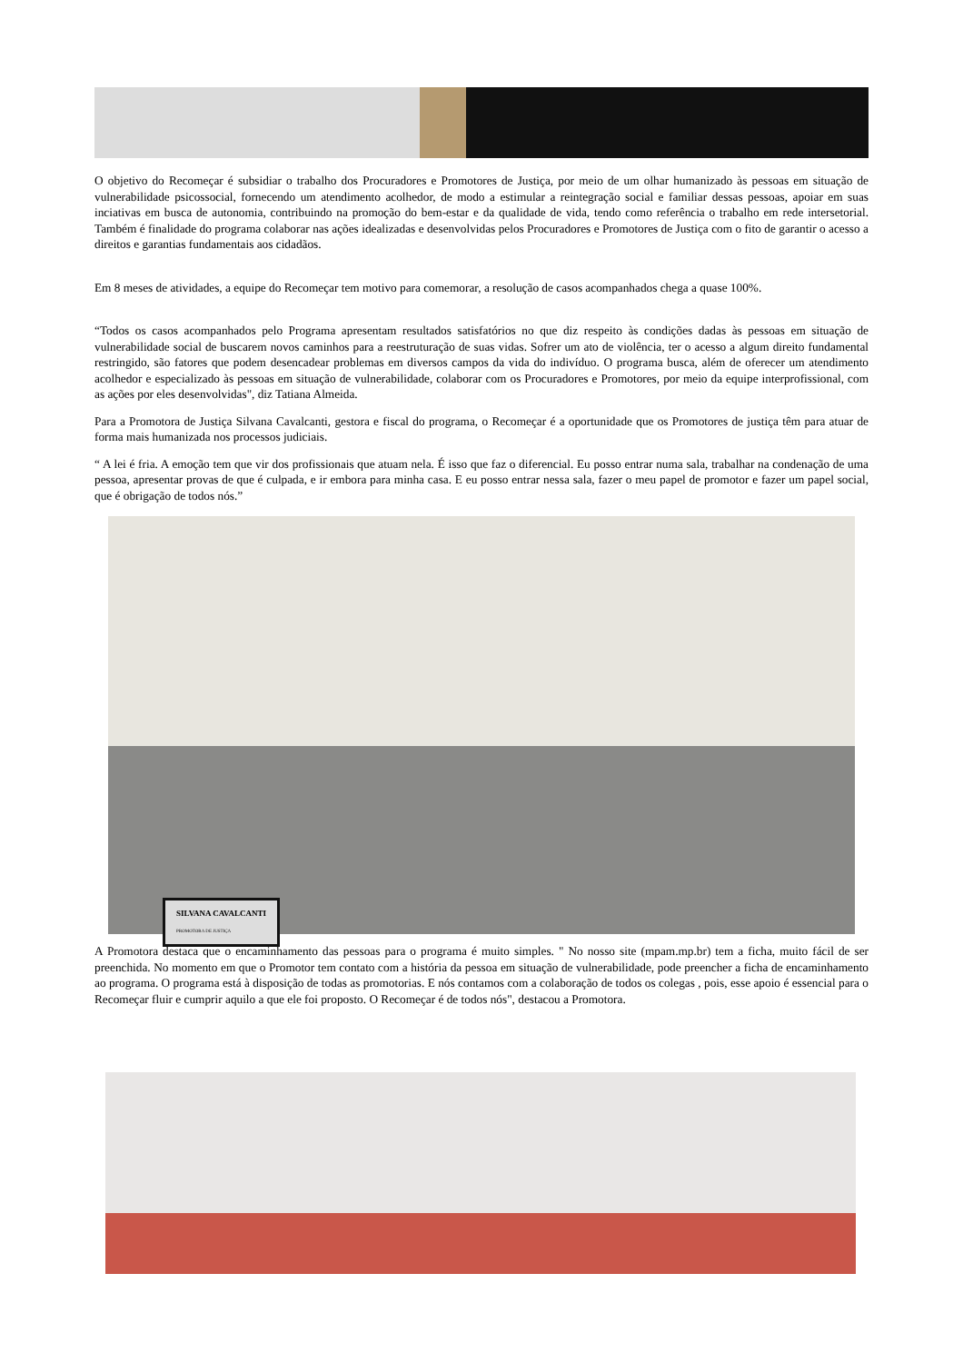O objetivo do Recomeçar é subsidiar o trabalho dos Procuradores e Promotores de Justiça, por meio de um olhar humanizado às pessoas em situação de vulnerabilidade psicossocial, fornecendo um atendimento acolhedor, de modo a estimular a reintegração social e familiar dessas pessoas, apoiar em suas inciativas em busca de autonomia, contribuindo na promoção do bem-estar e da qualidade de vida, tendo como referência o trabalho em rede intersetorial. Também é finalidade do programa colaborar nas ações idealizadas e desenvolvidas pelos Procuradores e Promotores de Justiça com o fito de garantir o acesso a direitos e garantias fundamentais aos cidadãos.
Em 8 meses de atividades, a equipe do Recomeçar tem motivo para comemorar, a resolução de casos acompanhados chega a quase 100%.
“Todos os casos acompanhados pelo Programa apresentam resultados satisfatórios no que diz respeito às condições dadas às pessoas em situação de vulnerabilidade social de buscarem novos caminhos para a reestruturação de suas vidas. Sofrer um ato de violência, ter o acesso a algum direito fundamental restringido, são fatores que podem desencadear problemas em diversos campos da vida do indivíduo. O programa busca, além de oferecer um atendimento acolhedor e especializado às pessoas em situação de vulnerabilidade, colaborar com os Procuradores e Promotores, por meio da equipe interprofissional, com as ações por eles desenvolvidas", diz Tatiana Almeida.
Para a Promotora de Justiça Silvana Cavalcanti, gestora e fiscal do programa, o Recomeçar é a oportunidade que os Promotores de justiça têm para atuar de forma mais humanizada nos processos judiciais.
“ A lei é fria. A emoção tem que vir dos profissionais que atuam nela. É isso que faz o diferencial. Eu posso entrar numa sala, trabalhar na condenação de uma pessoa, apresentar provas de que é culpada, e ir embora para minha casa. E eu posso entrar nessa sala, fazer o meu papel de promotor e fazer um papel social, que é obrigação de todos nós.”
SILVANA CAVALCANTI
PROMOTORA DE JUSTIÇA
A Promotora destaca que o encaminhamento das pessoas para o programa é muito simples. " No nosso site (mpam.mp.br) tem a ficha, muito fácil de ser preenchida. No momento em que o Promotor tem contato com a história da pessoa em situação de vulnerabilidade, pode preencher a ficha de encaminhamento ao programa. O programa está à disposição de todas as promotorias. E nós contamos com a colaboração de todos os colegas , pois, esse apoio é essencial para o Recomeçar fluir e cumprir aquilo a que ele foi proposto. O Recomeçar é de todos nós", destacou a Promotora.